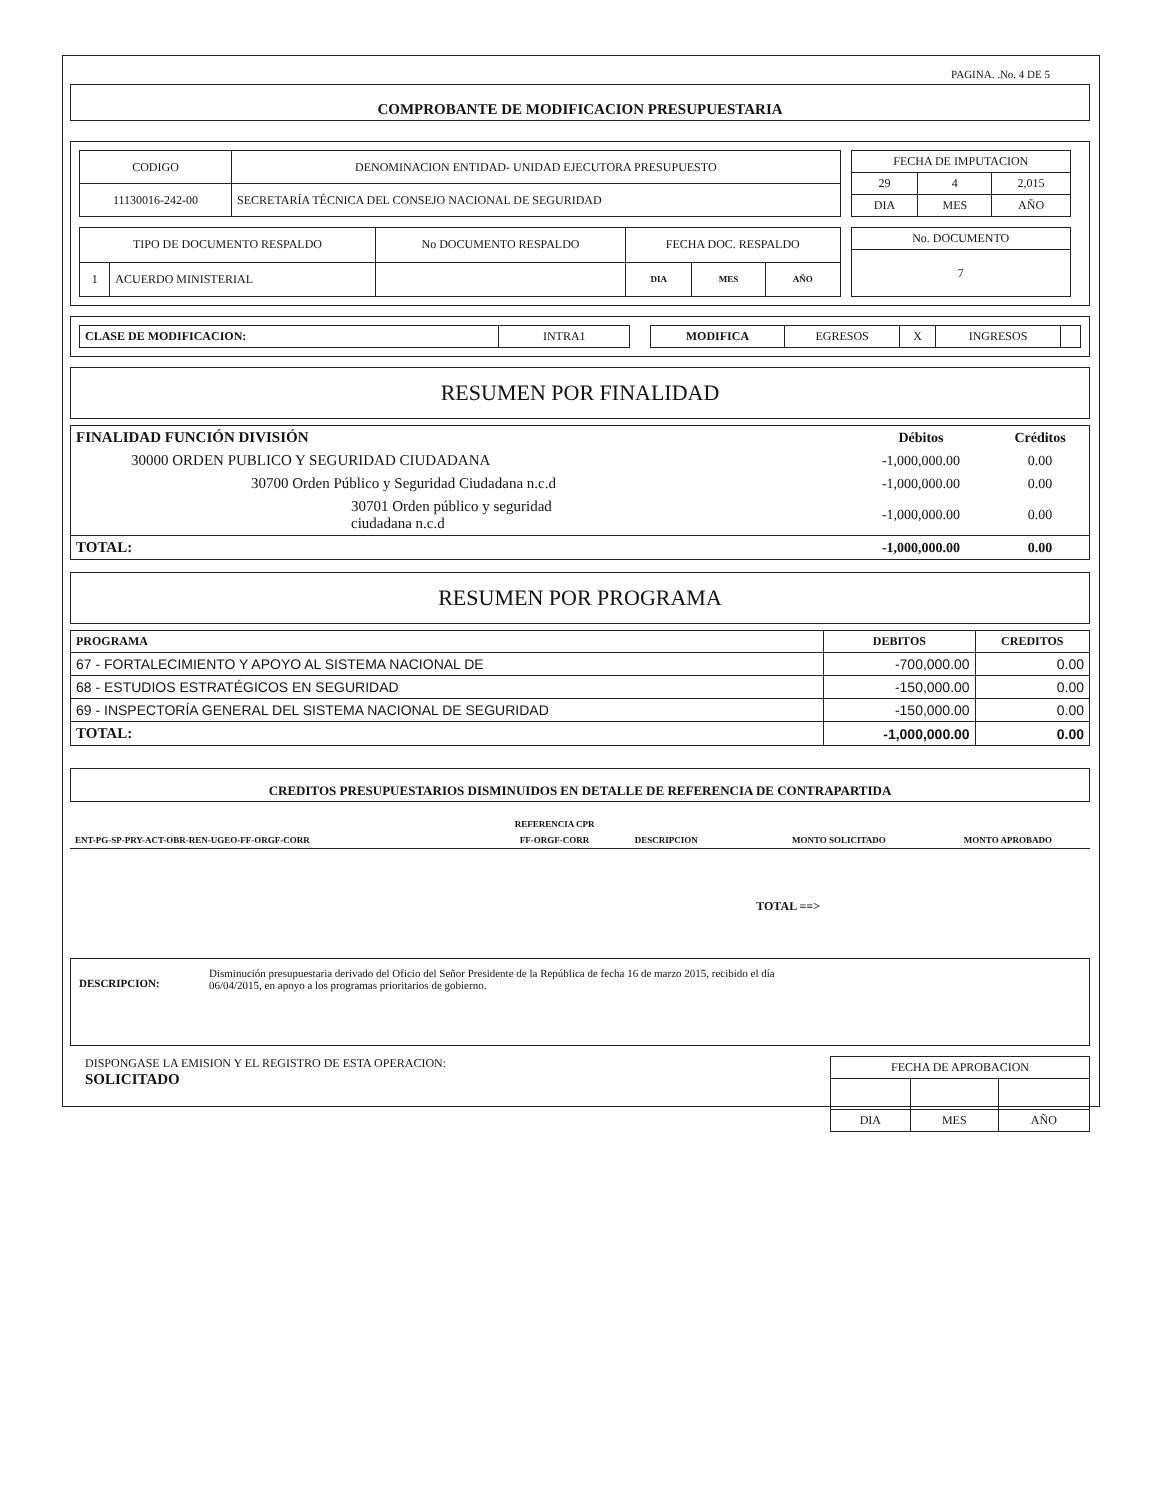PAGINA. .No. 4 DE 5
COMPROBANTE DE MODIFICACION PRESUPUESTARIA
| CODIGO | DENOMINACION ENTIDAD- UNIDAD EJECUTORA PRESUPUESTO |
| 11130016-242-00 | SECRETARÍA TÉCNICA DEL CONSEJO NACIONAL DE SEGURIDAD |
| FECHA DE IMPUTACION | | |
| 29 | 4 | 2,015 |
| DIA | MES | AÑO |
| TIPO DE DOCUMENTO RESPALDO | | No DOCUMENTO RESPALDO | FECHA DOC. RESPALDO | | |
| 1 | ACUERDO MINISTERIAL | | DIA | MES | AÑO |
| No. DOCUMENTO |
| 7 |
| CLASE DE MODIFICACION: | INTRA1 |
| MODIFICA | EGRESOS | X | INGRESOS | |
RESUMEN POR FINALIDAD
| FINALIDAD FUNCIÓN DIVISIÓN | Débitos | Créditos |
| --- | --- | --- |
| 30000 ORDEN PUBLICO Y SEGURIDAD CIUDADANA | -1,000,000.00 | 0.00 |
| 30700 Orden Público y Seguridad Ciudadana n.c.d | -1,000,000.00 | 0.00 |
| 30701 Orden público y seguridad ciudadana n.c.d | -1,000,000.00 | 0.00 |
| TOTAL: | -1,000,000.00 | 0.00 |
RESUMEN POR PROGRAMA
| PROGRAMA | DEBITOS | CREDITOS |
| 67 - FORTALECIMIENTO Y APOYO AL SISTEMA NACIONAL DE | -700,000.00 | 0.00 |
| 68 - ESTUDIOS ESTRATÉGICOS EN SEGURIDAD | -150,000.00 | 0.00 |
| 69 - INSPECTORÍA GENERAL DEL SISTEMA NACIONAL DE SEGURIDAD | -150,000.00 | 0.00 |
| TOTAL: | -1,000,000.00 | 0.00 |
CREDITOS PRESUPUESTARIOS DISMINUIDOS EN DETALLE DE REFERENCIA DE CONTRAPARTIDA
| | REFERENCIA CPR | | | |
| ENT-PG-SP-PRY-ACT-OBR-REN-UGEO-FF-ORGF-CORR | FF-ORGF-CORR | DESCRIPCION | MONTO SOLICITADO | MONTO APROBADO |
TOTAL ==>
DESCRIPCION:
Disminución presupuestaria derivado del Oficio del Señor Presidente de la República de fecha 16 de marzo 2015, recibido el día
06/04/2015, en apoyo a los programas prioritarios de gobierno.
DISPONGASE LA EMISION Y EL REGISTRO DE ESTA OPERACION:
SOLICITADO
| FECHA DE APROBACION | | |
| DIA | MES | AÑO |